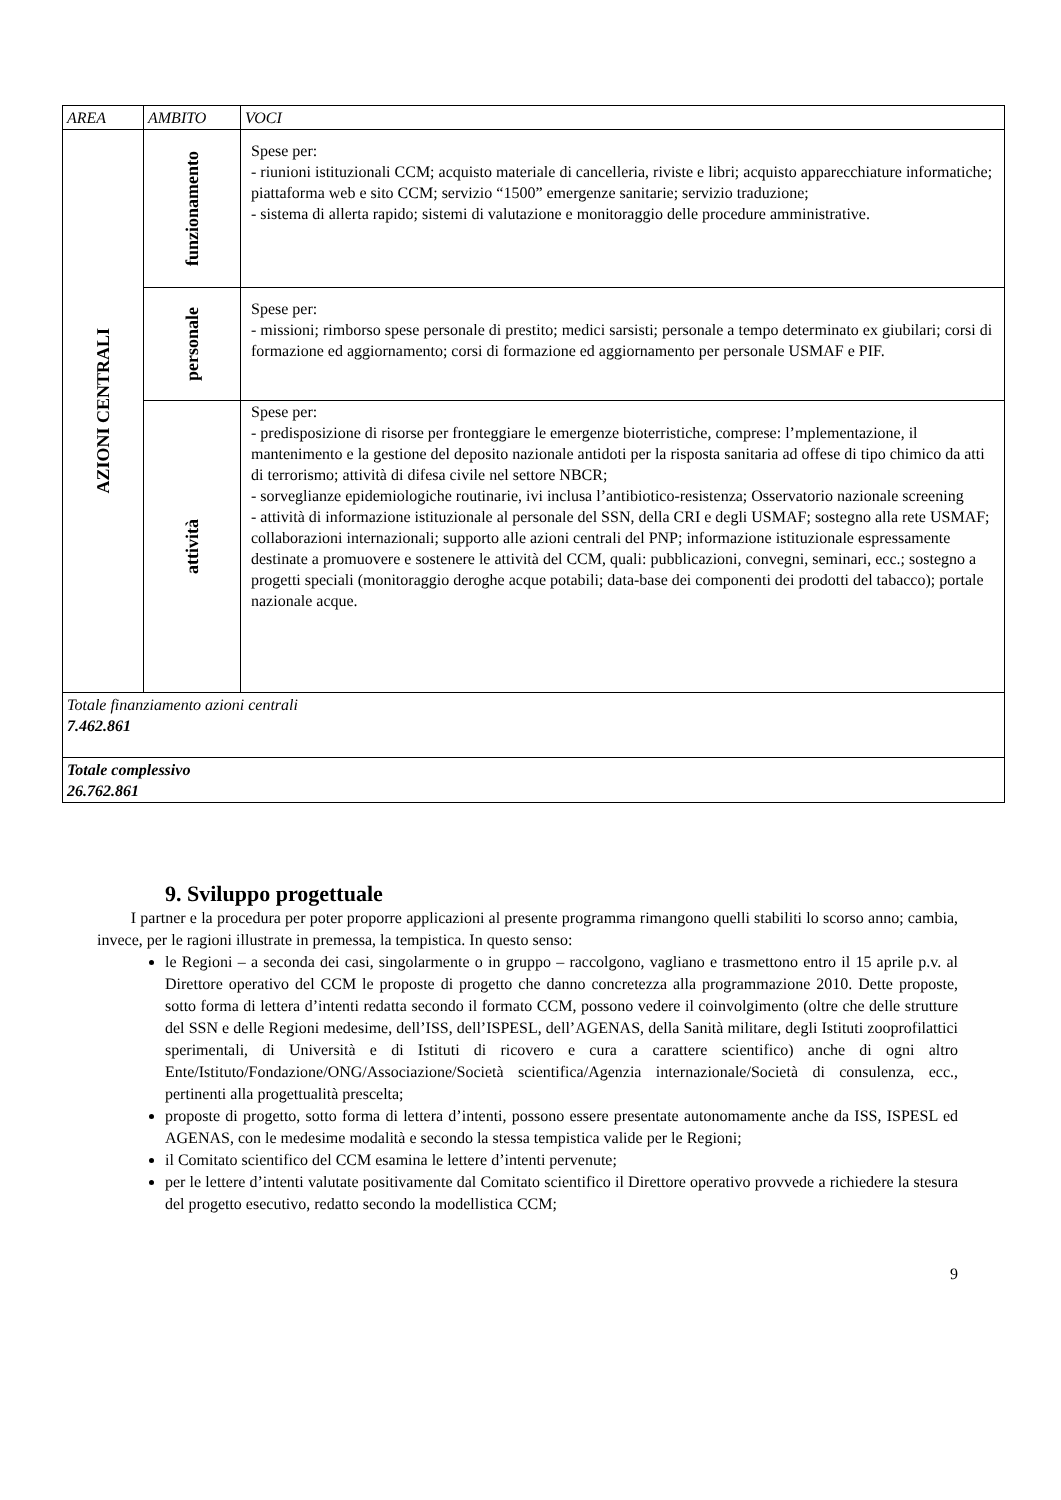| AREA | AMBITO | VOCI |
| --- | --- | --- |
| AZIONI CENTRALI | funzionamento | Spese per: - riunioni istituzionali CCM; acquisto materiale di cancelleria, riviste e libri; acquisto apparecchiature informatiche; piattaforma web e sito CCM; servizio “1500” emergenze sanitarie; servizio traduzione; - sistema di allerta rapido; sistemi di valutazione e monitoraggio delle procedure amministrative. |
| | personale | Spese per: - missioni; rimborso spese personale di prestito; medici sarsisti; personale a tempo determinato ex giubilari; corsi di formazione ed aggiornamento; corsi di formazione ed aggiornamento per personale USMAF e PIF. |
| | attività | Spese per: - predisposizione di risorse per fronteggiare le emergenze bioterristiche, comprese: l’mplementazione, il mantenimento e la gestione del deposito nazionale antidoti per la risposta sanitaria ad offese di tipo chimico da atti di terrorismo; attività di difesa civile nel settore NBCR; - sorveglianze epidemiologiche routinarie, ivi inclusa l’antibiotico-resistenza; Osservatorio nazionale screening - attività di informazione istituzionale al personale del SSN, della CRI e degli USMAF; sostegno alla rete USMAF; collaborazioni internazionali; supporto alle azioni centrali del PNP; informazione istituzionale espressamente destinate a promuovere e sostenere le attività del CCM, quali: pubblicazioni, convegni, seminari, ecc.; sostegno a progetti speciali (monitoraggio deroghe acque potabili; data-base dei componenti dei prodotti del tabacco); portale nazionale acque. |
| Totale finanziamento azioni centrali 7.462.861 | | |
| Totale complessivo 26.762.861 | | |
9. Sviluppo progettuale
I partner e la procedura per poter proporre applicazioni al presente programma rimangono quelli stabiliti lo scorso anno; cambia, invece, per le ragioni illustrate in premessa, la tempistica. In questo senso:
le Regioni – a seconda dei casi, singolarmente o in gruppo – raccolgono, vagliano e trasmettono entro il 15 aprile p.v. al Direttore operativo del CCM le proposte di progetto che danno concretezza alla programmazione 2010. Dette proposte, sotto forma di lettera d’intenti redatta secondo il formato CCM, possono vedere il coinvolgimento (oltre che delle strutture del SSN e delle Regioni medesime, dell’ISS, dell’ISPESL, dell’AGENAS, della Sanità militare, degli Istituti zooprofilattici sperimentali, di Università e di Istituti di ricovero e cura a carattere scientifico) anche di ogni altro Ente/Istituto/Fondazione/ONG/Associazione/Società scientifica/Agenzia internazionale/Società di consulenza, ecc., pertinenti alla progettualità prescelta;
proposte di progetto, sotto forma di lettera d’intenti, possono essere presentate autonomamente anche da ISS, ISPESL ed AGENAS, con le medesime modalità e secondo la stessa tempistica valide per le Regioni;
il Comitato scientifico del CCM esamina le lettere d’intenti pervenute;
per le lettere d’intenti valutate positivamente dal Comitato scientifico il Direttore operativo provvede a richiedere la stesura del progetto esecutivo, redatto secondo la modellistica CCM;
9